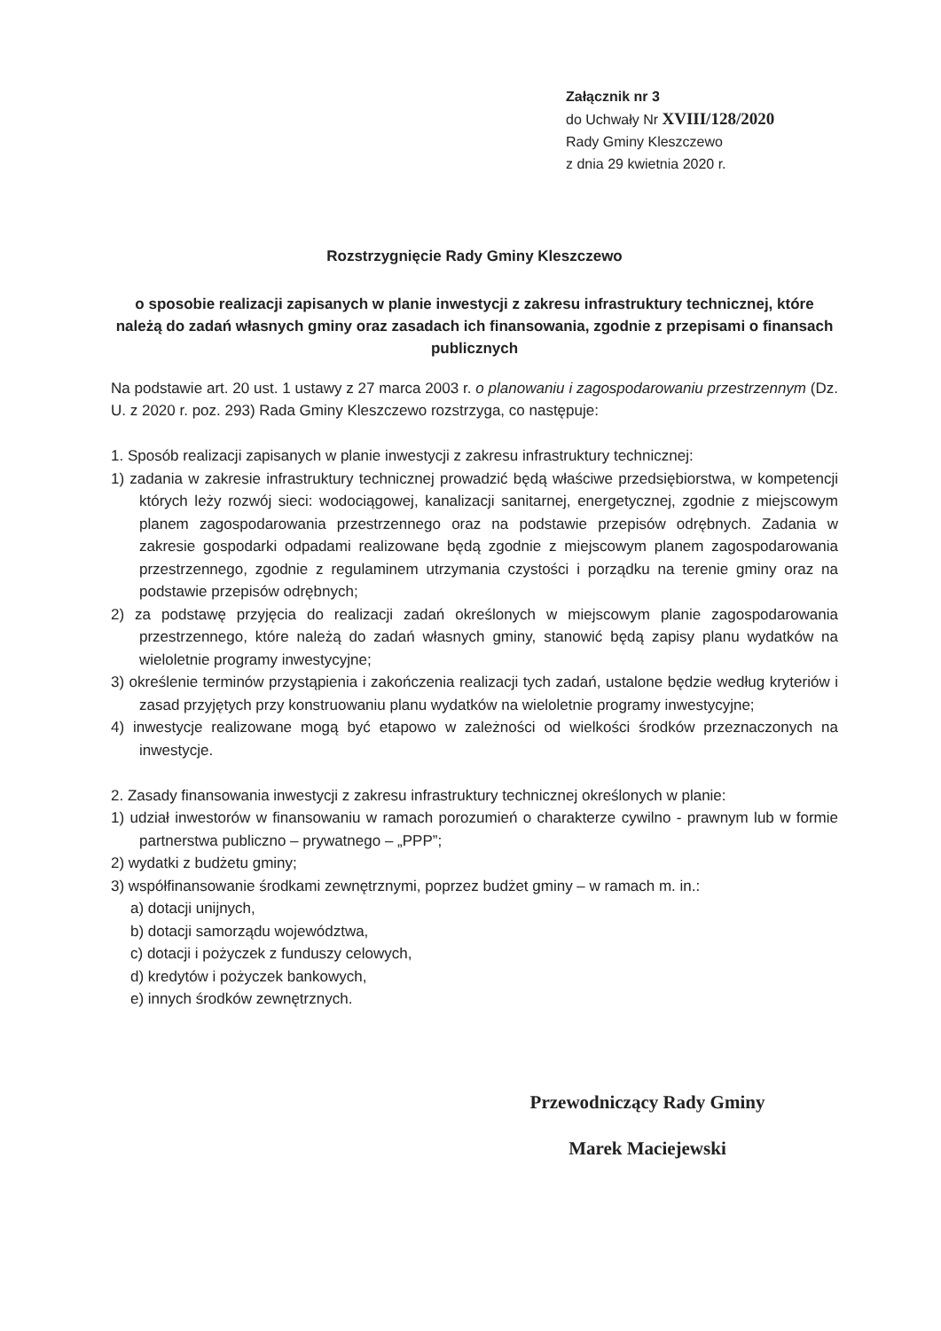Załącznik nr 3
do Uchwały Nr XVIII/128/2020
Rady Gminy Kleszczewo
z dnia 29 kwietnia 2020 r.
Rozstrzygnięcie Rady Gminy Kleszczewo
o sposobie realizacji zapisanych w planie inwestycji z zakresu infrastruktury technicznej, które należą do zadań własnych gminy oraz zasadach ich finansowania, zgodnie z przepisami o finansach publicznych
Na podstawie art. 20 ust. 1 ustawy z 27 marca 2003 r. o planowaniu i zagospodarowaniu przestrzennym (Dz. U. z 2020 r. poz. 293) Rada Gminy Kleszczewo rozstrzyga, co następuje:
1. Sposób realizacji zapisanych w planie inwestycji z zakresu infrastruktury technicznej:
1) zadania w zakresie infrastruktury technicznej prowadzić będą właściwe przedsiębiorstwa, w kompetencji których leży rozwój sieci: wodociągowej, kanalizacji sanitarnej, energetycznej, zgodnie z miejscowym planem zagospodarowania przestrzennego oraz na podstawie przepisów odrębnych. Zadania w zakresie gospodarki odpadami realizowane będą zgodnie z miejscowym planem zagospodarowania przestrzennego, zgodnie z regulaminem utrzymania czystości i porządku na terenie gminy oraz na podstawie przepisów odrębnych;
2) za podstawę przyjęcia do realizacji zadań określonych w miejscowym planie zagospodarowania przestrzennego, które należą do zadań własnych gminy, stanowić będą zapisy planu wydatków na wieloletnie programy inwestycyjne;
3) określenie terminów przystąpienia i zakończenia realizacji tych zadań, ustalone będzie według kryteriów i zasad przyjętych przy konstruowaniu planu wydatków na wieloletnie programy inwestycyjne;
4) inwestycje realizowane mogą być etapowo w zależności od wielkości środków przeznaczonych na inwestycje.
2. Zasady finansowania inwestycji z zakresu infrastruktury technicznej określonych w planie:
1) udział inwestorów w finansowaniu w ramach porozumień o charakterze cywilno - prawnym lub w formie partnerstwa publiczno – prywatnego – „PPP”;
2) wydatki z budżetu gminy;
3) współfinansowanie środkami zewnętrznymi, poprzez budżet gminy – w ramach m. in.:
a) dotacji unijnych,
b) dotacji samorządu województwa,
c) dotacji i pożyczek z funduszy celowych,
d) kredytów i pożyczek bankowych,
e) innych środków zewnętrznych.
Przewodniczący Rady Gminy
Marek Maciejewski